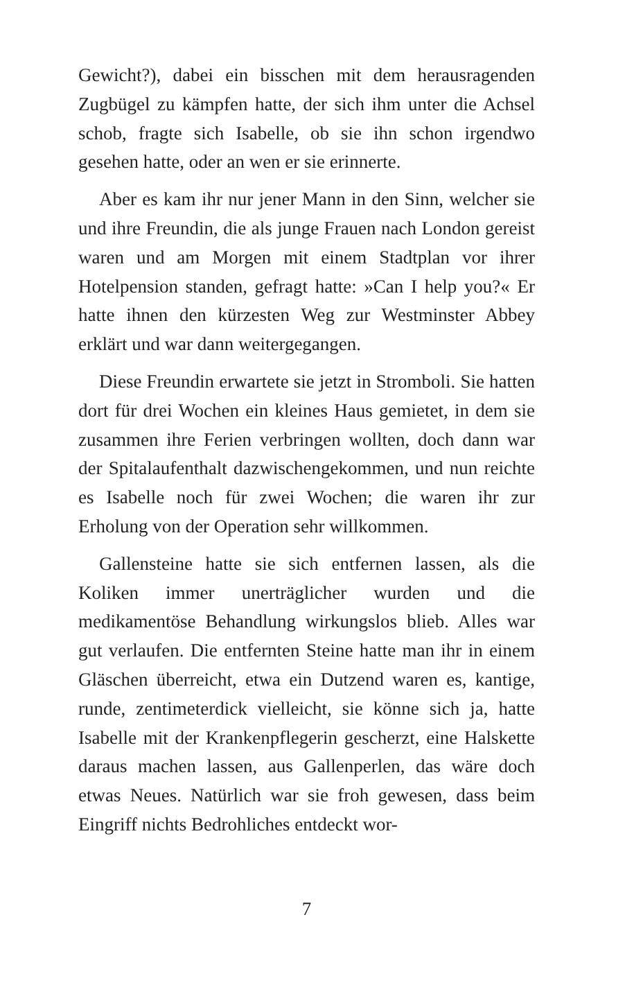Gewicht?), dabei ein bisschen mit dem herausragenden Zugbügel zu kämpfen hatte, der sich ihm unter die Achsel schob, fragte sich Isabelle, ob sie ihn schon irgendwo gesehen hatte, oder an wen er sie erinnerte.
Aber es kam ihr nur jener Mann in den Sinn, welcher sie und ihre Freundin, die als junge Frauen nach London gereist waren und am Morgen mit einem Stadtplan vor ihrer Hotelpension standen, gefragt hatte: »Can I help you?« Er hatte ihnen den kürzesten Weg zur Westminster Abbey erklärt und war dann weitergegangen.
Diese Freundin erwartete sie jetzt in Stromboli. Sie hatten dort für drei Wochen ein kleines Haus gemietet, in dem sie zusammen ihre Ferien verbringen wollten, doch dann war der Spitalaufenthalt dazwischengekommen, und nun reichte es Isabelle noch für zwei Wochen; die waren ihr zur Erholung von der Operation sehr willkommen.
Gallensteine hatte sie sich entfernen lassen, als die Koliken immer unerträglicher wurden und die medikamentöse Behandlung wirkungslos blieb. Alles war gut verlaufen. Die entfernten Steine hatte man ihr in einem Gläschen überreicht, etwa ein Dutzend waren es, kantige, runde, zentimeterdick vielleicht, sie könne sich ja, hatte Isabelle mit der Krankenpflegerin gescherzt, eine Halskette daraus machen lassen, aus Gallenperlen, das wäre doch etwas Neues. Natürlich war sie froh gewesen, dass beim Eingriff nichts Bedrohliches entdeckt wor-
7